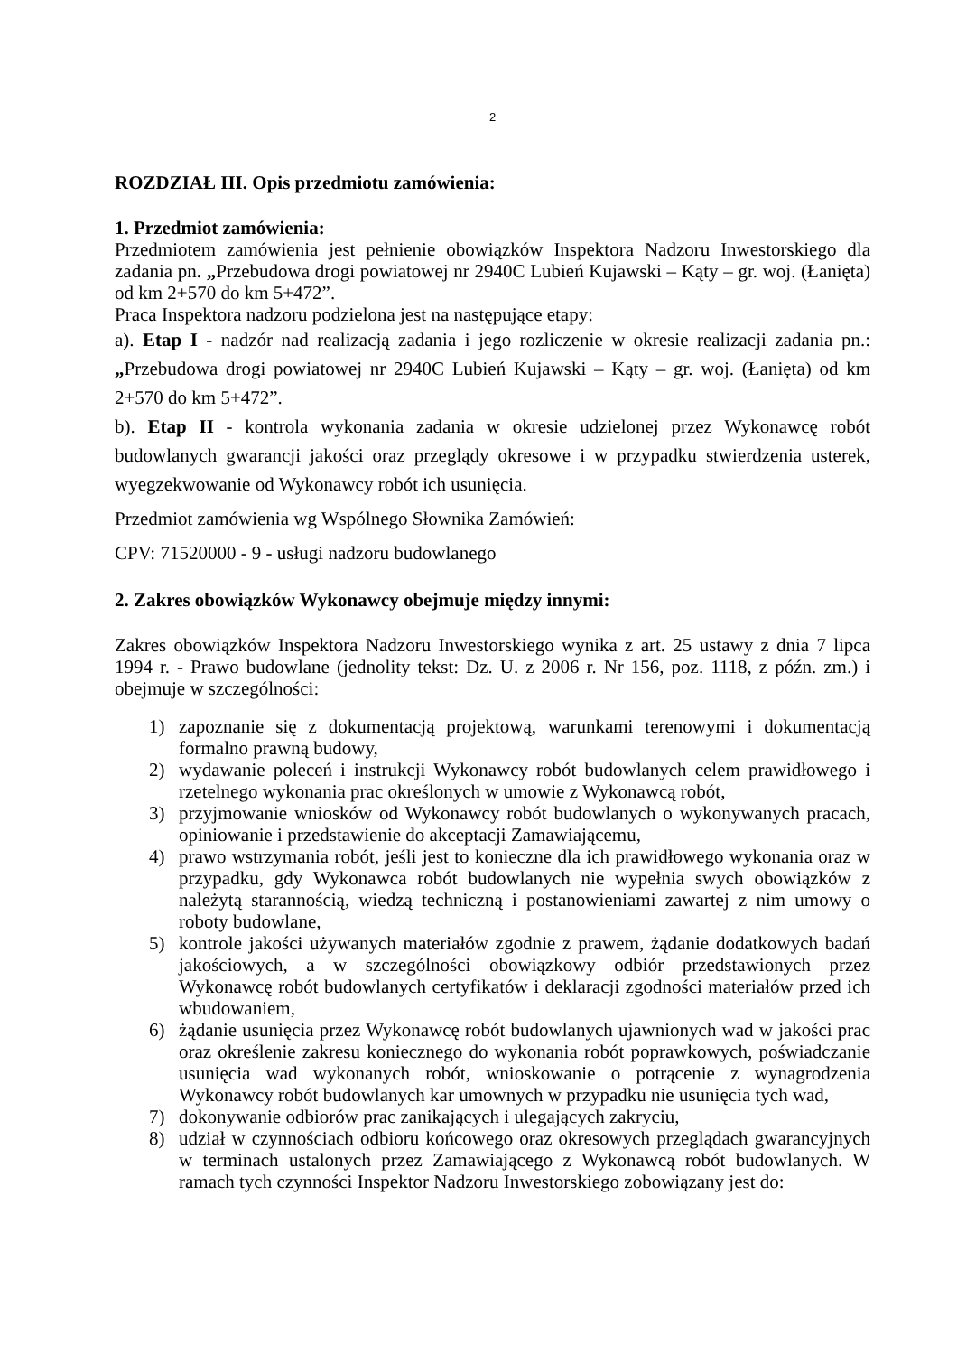2
ROZDZIAŁ III. Opis przedmiotu zamówienia:
1. Przedmiot zamówienia:
Przedmiotem zamówienia jest pełnienie obowiązków Inspektora Nadzoru Inwestorskiego dla zadania pn. „Przebudowa drogi powiatowej nr 2940C Lubień Kujawski – Kąty – gr. woj. (Łanięta) od km 2+570 do km 5+472”.
Praca Inspektora nadzoru podzielona jest na następujące etapy:
a). Etap I - nadzór nad realizacją zadania i jego rozliczenie w okresie realizacji zadania pn.: „Przebudowa drogi powiatowej nr 2940C Lubień Kujawski – Kąty – gr. woj. (Łanięta) od km 2+570 do km 5+472”.
b). Etap II - kontrola wykonania zadania w okresie udzielonej przez Wykonawcę robót budowlanych gwarancji jakości oraz przeglądy okresowe i w przypadku stwierdzenia usterek, wyegzekwowanie od Wykonawcy robót ich usunięcia.
Przedmiot zamówienia wg Wspólnego Słownika Zamówień:
CPV: 71520000 - 9 - usługi nadzoru budowlanego
2. Zakres obowiązków Wykonawcy obejmuje między innymi:
Zakres obowiązków Inspektora Nadzoru Inwestorskiego wynika z art. 25 ustawy z dnia 7 lipca 1994 r. - Prawo budowlane (jednolity tekst: Dz. U. z 2006 r. Nr 156, poz. 1118, z późn. zm.) i obejmuje w szczególności:
1) zapoznanie się z dokumentacją projektową, warunkami terenowymi i dokumentacją formalno prawną budowy,
2) wydawanie poleceń i instrukcji Wykonawcy robót budowlanych celem prawidłowego i rzetelnego wykonania prac określonych w umowie z Wykonawcą robót,
3) przyjmowanie wniosków od Wykonawcy robót budowlanych o wykonywanych pracach, opiniowanie i przedstawienie do akceptacji Zamawiającemu,
4) prawo wstrzymania robót, jeśli jest to konieczne dla ich prawidłowego wykonania oraz w przypadku, gdy Wykonawca robót budowlanych nie wypełnia swych obowiązków z należytą starannością, wiedzą techniczną i postanowieniami zawartej z nim umowy o roboty budowlane,
5) kontrole jakości używanych materiałów zgodnie z prawem, żądanie dodatkowych badań jakościowych, a w szczególności obowiązkowy odbiór przedstawionych przez Wykonawcę robót budowlanych certyfikatów i deklaracji zgodności materiałów przed ich wbudowaniem,
6) żądanie usunięcia przez Wykonawcę robót budowlanych ujawnionych wad w jakości prac oraz określenie zakresu koniecznego do wykonania robót poprawkowych, poświadczanie usunięcia wad wykonanych robót, wnioskowanie o potrącenie z wynagrodzenia Wykonawcy robót budowlanych kar umownych w przypadku nie usunięcia tych wad,
7) dokonywanie odbiorów prac zanikających i ulegających zakryciu,
8) udział w czynnościach odbioru końcowego oraz okresowych przeglądach gwarancyjnych w terminach ustalonych przez Zamawiającego z Wykonawcą robót budowlanych. W ramach tych czynności Inspektor Nadzoru Inwestorskiego zobowiązany jest do: